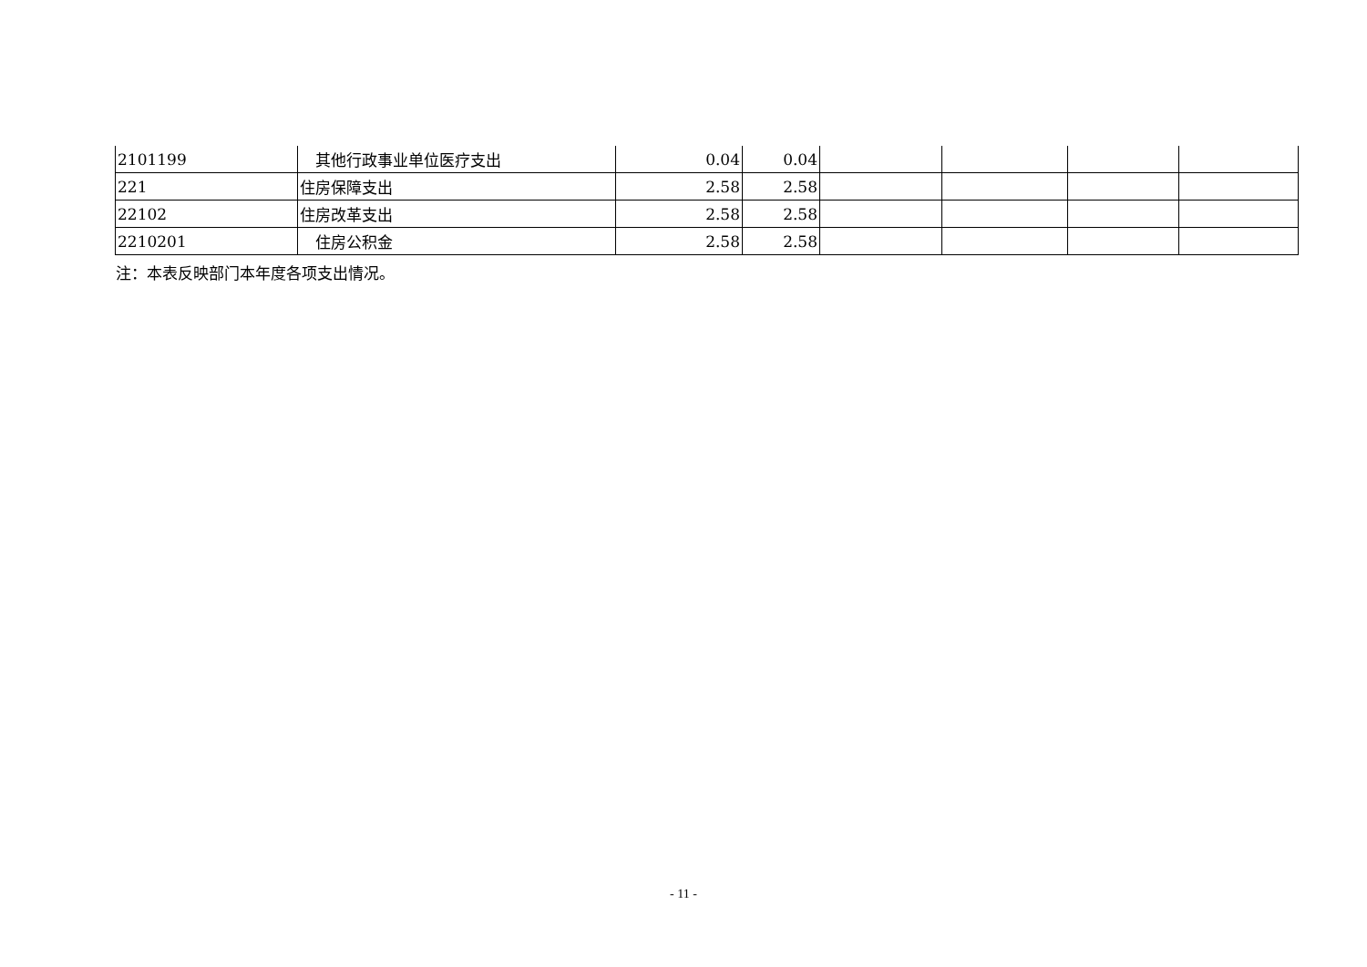| 2101199 | 其他行政事业单位医疗支出 | 0.04 | 0.04 | | | | |
| 221 | 住房保障支出 | 2.58 | 2.58 | | | | |
| 22102 | 住房改革支出 | 2.58 | 2.58 | | | | |
| 2210201 | 住房公积金 | 2.58 | 2.58 | | | | |
注：本表反映部门本年度各项支出情况。
- 11 -